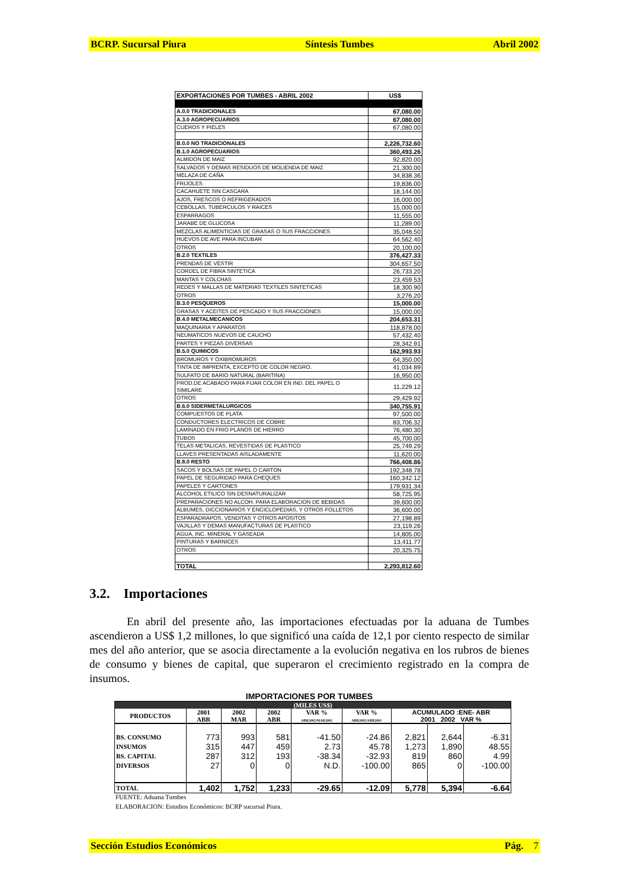BCRP. Sucursal Piura Síntesis Tumbes Abril 2002
| EXPORTACIONES POR TUMBES - ABRIL 2002 | US$ |
| A.0.0 TRADICIONALES | 67,080.00 |
| A.3.0 AGROPECUARIOS | 67,080.00 |
| CUEROS Y PIELES | 67,080.00 |
| B.0.0 NO TRADICIONALES | 2,226,732.60 |
| B.1.0 AGROPECUARIOS | 360,493.26 |
| ALMIDON DE MAIZ | 92,820.00 |
| SALVADOS Y DEMAS RESIDUOS DE MOLIENDA DE MAIZ | 21,300.00 |
| MELAZA DE CAÑA | 34,838.36 |
| FRIJOLES | 19,836.00 |
| CACAHUETE SIN CASCARA | 18,144.00 |
| AJOS, FRESCOS O REFRIGERADOS | 16,000.00 |
| CEBOLLAS, TUBERCULOS Y RAICES | 15,000.00 |
| ESPARRAGOS | 11,555.00 |
| JARABE DE GLUCOSA | 11,289.00 |
| MEZCLAS ALIMENTICIAS DE GRASAS O SUS FRACCIONES | 35,048.50 |
| HUEVOS DE AVE PARA INCUBAR | 64,562.40 |
| OTROS | 20,100.00 |
| B.2.0 TEXTILES | 376,427.33 |
| PRENDAS DE VESTIR | 304,657.50 |
| CORDEL DE FIBRA SINTETICA | 26,733.20 |
| MANTAS Y COLCHAS | 23,459.53 |
| REDES Y MALLAS DE MATERIAS TEXTILES SINTETICAS | 18,300.90 |
| OTROS | 3,276.20 |
| B.3.0 PESQUEROS | 15,000.00 |
| GRASAS Y ACEITES DE PESCADO Y SUS FRACCIONES | 15,000.00 |
| B.4.0 METALMECANICOS | 204,653.31 |
| MAQUINARIA Y APARATOS | 118,878.00 |
| NEUMATICOS NUEVOS DE CAUCHO | 57,432.40 |
| PARTES Y PIEZAS DIVERSAS | 28,342.91 |
| B.5.0 QUIMICOS | 162,993.93 |
| BROMUROS Y OXIBROMUROS | 64,350.00 |
| TINTA DE IMPRENTA, EXCEPTO DE COLOR NEGRO. | 41,034.89 |
| SULFATO DE BARIO NATURAL (BARITINA) | 16,950.00 |
| PROD.DE ACABADO PARA FIJAR COLOR EN IND. DEL PAPEL O SIMILARE | 11,229.12 |
| OTROS | 29,429.92 |
| B.6.0 SIDERMETALURGICOS | 340,755.91 |
| COMPUESTOS DE PLATA | 97,500.00 |
| CONDUCTORES ELECTRICOS DE COBRE | 83,706.32 |
| LAMINADO EN FRIO PLANOS DE HIERRO | 76,480.30 |
| TUBOS | 45,700.00 |
| TELAS METALICAS, REVESTIDAS DE PLASTICO | 25,749.29 |
| LLAVES PRESENTADAS AISLADAMENTE | 11,620.00 |
| B.8.0 RESTO | 766,408.86 |
| SACOS Y BOLSAS DE PAPEL O CARTON | 192,348.78 |
| PAPEL DE SEGURIDAD PARA CHEQUES | 160,342.12 |
| PAPELES Y CARTONES | 179,931.34 |
| ALCOHOL ETILICO SIN DESNATURALIZAR | 58,725.95 |
| PREPARACIONES NO ALCOH. PARA ELABORACION DE BEBIDAS | 39,600.00 |
| ALBUMES, DICCIONARIOS Y ENCICLOPEDIAS, Y OTROS FOLLETOS | 36,600.00 |
| ESPARADRAPOS, VENDITAS Y OTROS APOSITOS | 27,198.89 |
| VAJILLAS Y DEMAS MANUFACTURAS DE PLASTICO | 23,119.26 |
| AGUA, INC. MINERAL Y GASEADA | 14,805.00 |
| PINTURAS Y BARNICES | 13,411.77 |
| OTROS | 20,325.75 |
| TOTAL | 2,293,812.60 |
3.2. Importaciones
En abril del presente año, las importaciones efectuadas por la aduana de Tumbes ascendieron a US$ 1,2 millones, lo que significó una caída de 12,1 por ciento respecto de similar mes del año anterior, que se asocia directamente a la evolución negativa en los rubros de bienes de consumo y bienes de capital, que superaron el crecimiento registrado en la compra de insumos.
IMPORTACIONES POR TUMBES
| (MILES US$) | | | | | | | | |
| --- | --- | --- | --- | --- | --- | --- | --- | --- |
| PRODUCTOS | 2001 ABR | 2002 MAR | 2002 ABR | VAR % ABR2002/MAR2002 | VAR % ABR2002/ABR2001 | ACUMULADO :ENE- ABR 2001 2002 VAR % | | |
| BS. CONSUMO | 773 | 993 | 581 | -41.50 | -24.86 | 2,821 | 2,644 | -6.31 |
| INSUMOS | 315 | 447 | 459 | 2.73 | 45.78 | 1,273 | 1,890 | 48.55 |
| BS. CAPITAL | 287 | 312 | 193 | -38.34 | -32.93 | 819 | 860 | 4.99 |
| DIVERSOS | 27 | 0 | 0 | N.D. | -100.00 | 865 | 0 | -100.00 |
| TOTAL | 1,402 | 1,752 | 1,233 | -29.65 | -12.09 | 5,778 | 5,394 | -6.64 |
FUENTE: Aduana Tumbes
ELABORACION: Estudios Económicos: BCRP sucursal Piura.
Sección Estudios Económicos Pág. 7